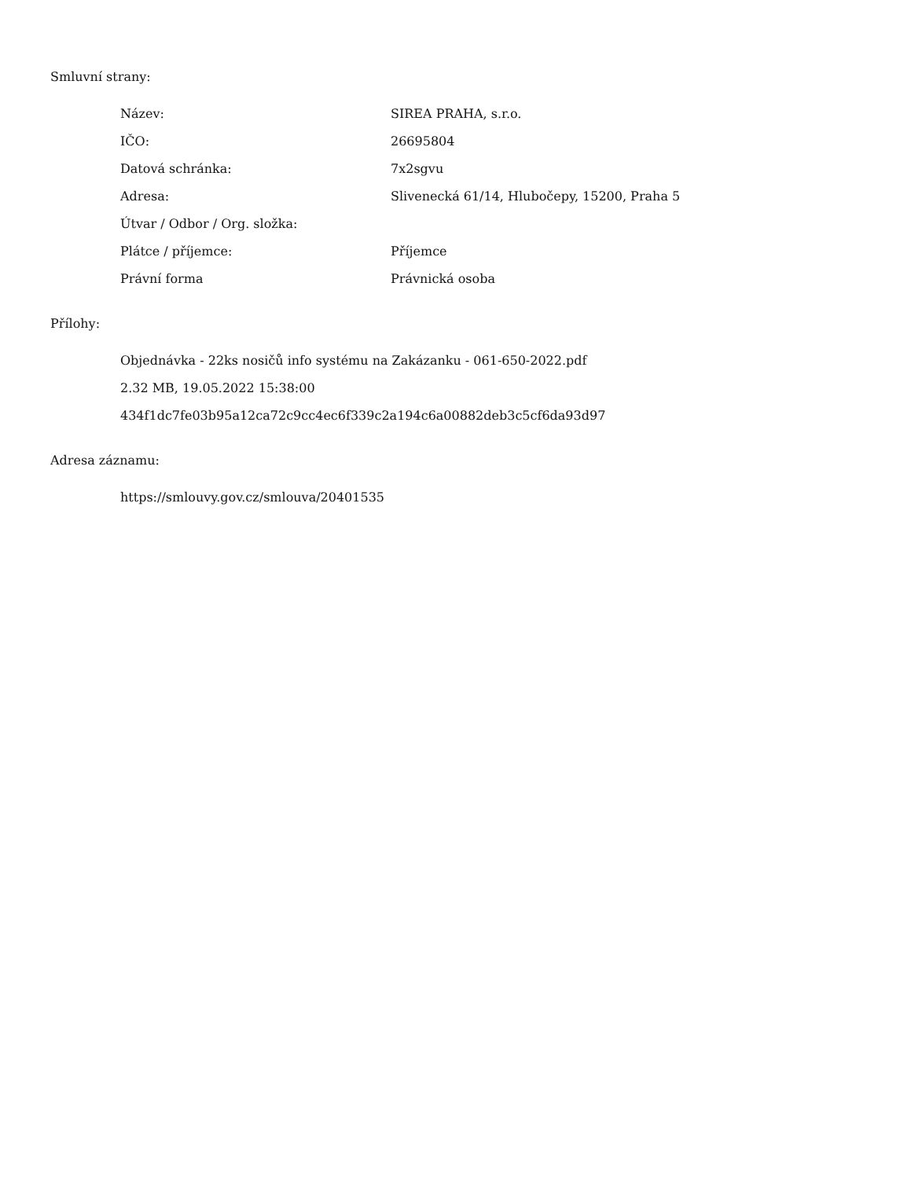Smluvní strany:
| Název: | SIREA PRAHA, s.r.o. |
| IČO: | 26695804 |
| Datová schránka: | 7x2sgvu |
| Adresa: | Slivenecká 61/14, Hlubočepy, 15200, Praha 5 |
| Útvar / Odbor / Org. složka: | |
| Plátce / příjemce: | Příjemce |
| Právní forma | Právnická osoba |
Přílohy:
Objednávka - 22ks nosičů info systému na Zakázanku - 061-650-2022.pdf
2.32 MB, 19.05.2022 15:38:00
434f1dc7fe03b95a12ca72c9cc4ec6f339c2a194c6a00882deb3c5cf6da93d97
Adresa záznamu:
https://smlouvy.gov.cz/smlouva/20401535